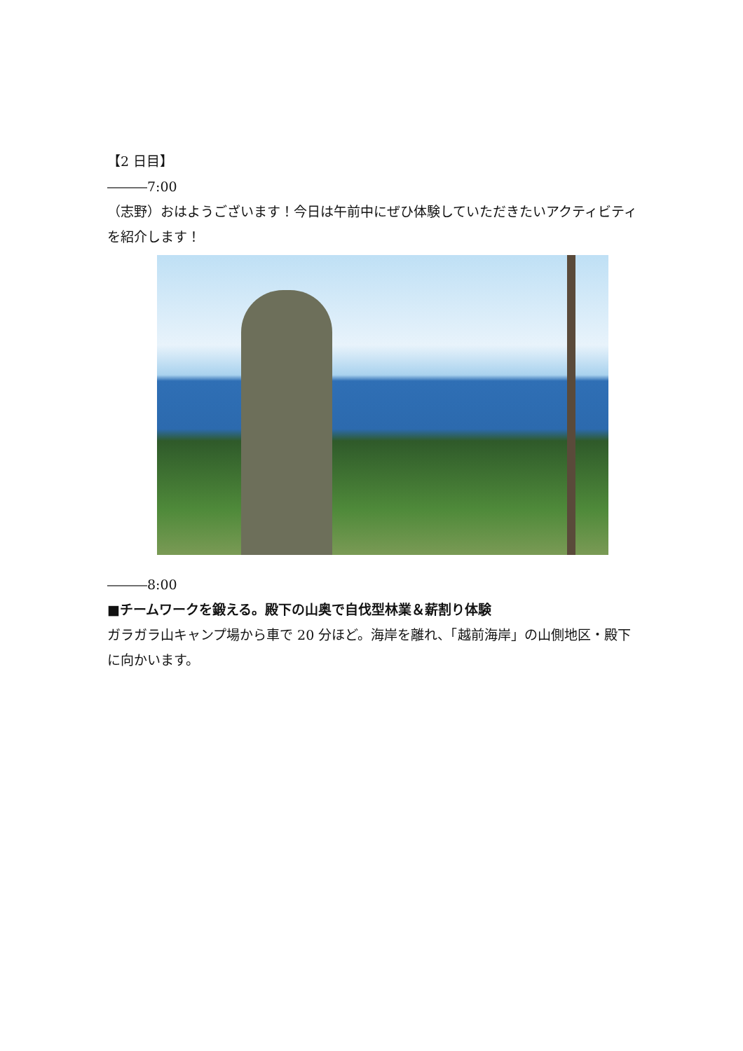【2 日目】
―――7:00
（志野）おはようございます！今日は午前中にぜひ体験していただきたいアクティビティを紹介します！
―――8:00
■チームワークを鍛える。殿下の山奥で自伐型林業＆薪割り体験
ガラガラ山キャンプ場から車で 20 分ほど。海岸を離れ、「越前海岸」の山側地区・殿下に向かいます。